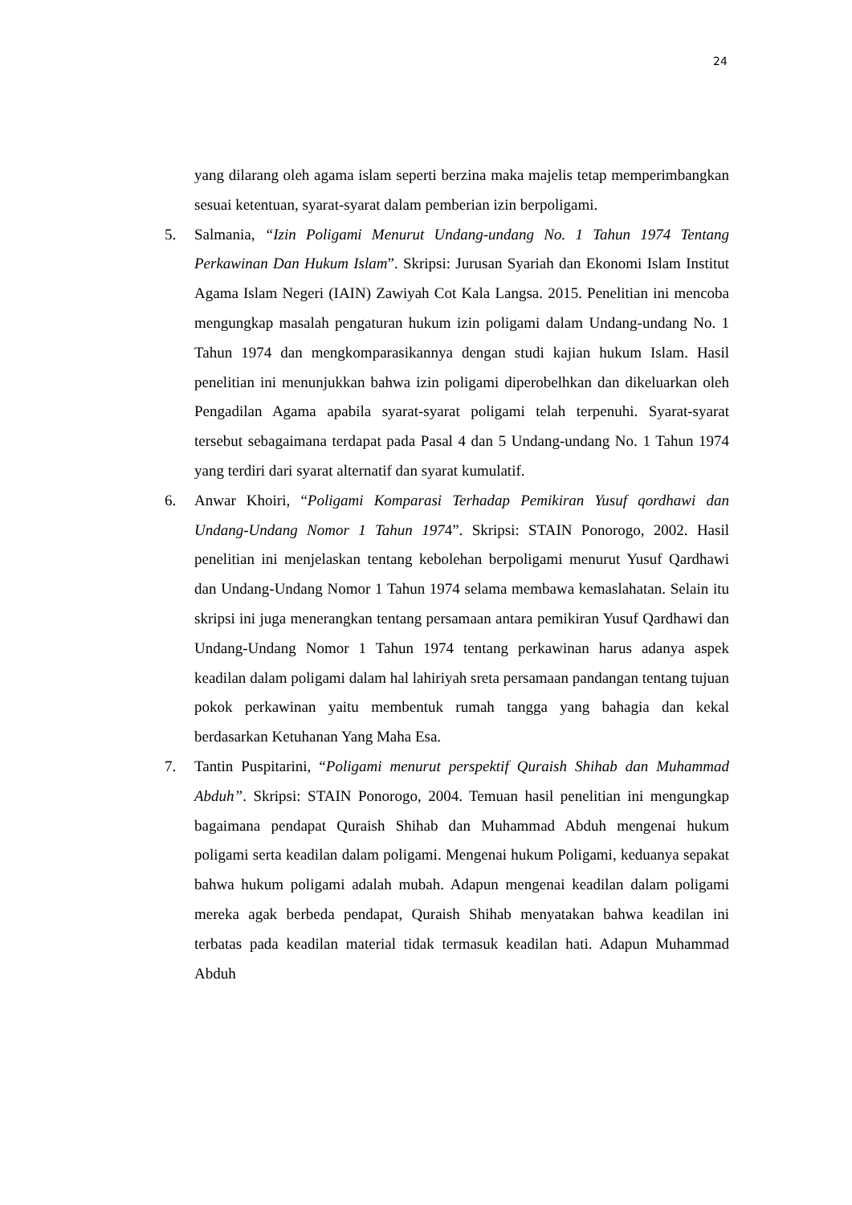24
yang dilarang oleh agama islam seperti berzina maka majelis tetap memperimbangkan sesuai ketentuan, syarat-syarat dalam pemberian izin berpoligami.
5. Salmania, “Izin Poligami Menurut Undang-undang No. 1 Tahun 1974 Tentang Perkawinan Dan Hukum Islam”. Skripsi: Jurusan Syariah dan Ekonomi Islam Institut Agama Islam Negeri (IAIN) Zawiyah Cot Kala Langsa. 2015. Penelitian ini mencoba mengungkap masalah pengaturan hukum izin poligami dalam Undang-undang No. 1 Tahun 1974 dan mengkomparasikannya dengan studi kajian hukum Islam. Hasil penelitian ini menunjukkan bahwa izin poligami diperobelhkan dan dikeluarkan oleh Pengadilan Agama apabila syarat-syarat poligami telah terpenuhi. Syarat-syarat tersebut sebagaimana terdapat pada Pasal 4 dan 5 Undang-undang No. 1 Tahun 1974 yang terdiri dari syarat alternatif dan syarat kumulatif.
6. Anwar Khoiri, “Poligami Komparasi Terhadap Pemikiran Yusuf qordhawi dan Undang-Undang Nomor 1 Tahun 1974”. Skripsi: STAIN Ponorogo, 2002. Hasil penelitian ini menjelaskan tentang kebolehan berpoligami menurut Yusuf Qardhawi dan Undang-Undang Nomor 1 Tahun 1974 selama membawa kemaslahatan. Selain itu skripsi ini juga menerangkan tentang persamaan antara pemikiran Yusuf Qardhawi dan Undang-Undang Nomor 1 Tahun 1974 tentang perkawinan harus adanya aspek keadilan dalam poligami dalam hal lahiriyah sreta persamaan pandangan tentang tujuan pokok perkawinan yaitu membentuk rumah tangga yang bahagia dan kekal berdasarkan Ketuhanan Yang Maha Esa.
7. Tantin Puspitarini, “Poligami menurut perspektif Quraish Shihab dan Muhammad Abduh”. Skripsi: STAIN Ponorogo, 2004. Temuan hasil penelitian ini mengungkap bagaimana pendapat Quraish Shihab dan Muhammad Abduh mengenai hukum poligami serta keadilan dalam poligami. Mengenai hukum Poligami, keduanya sepakat bahwa hukum poligami adalah mubah. Adapun mengenai keadilan dalam poligami mereka agak berbeda pendapat, Quraish Shihab menyatakan bahwa keadilan ini terbatas pada keadilan material tidak termasuk keadilan hati. Adapun Muhammad Abduh